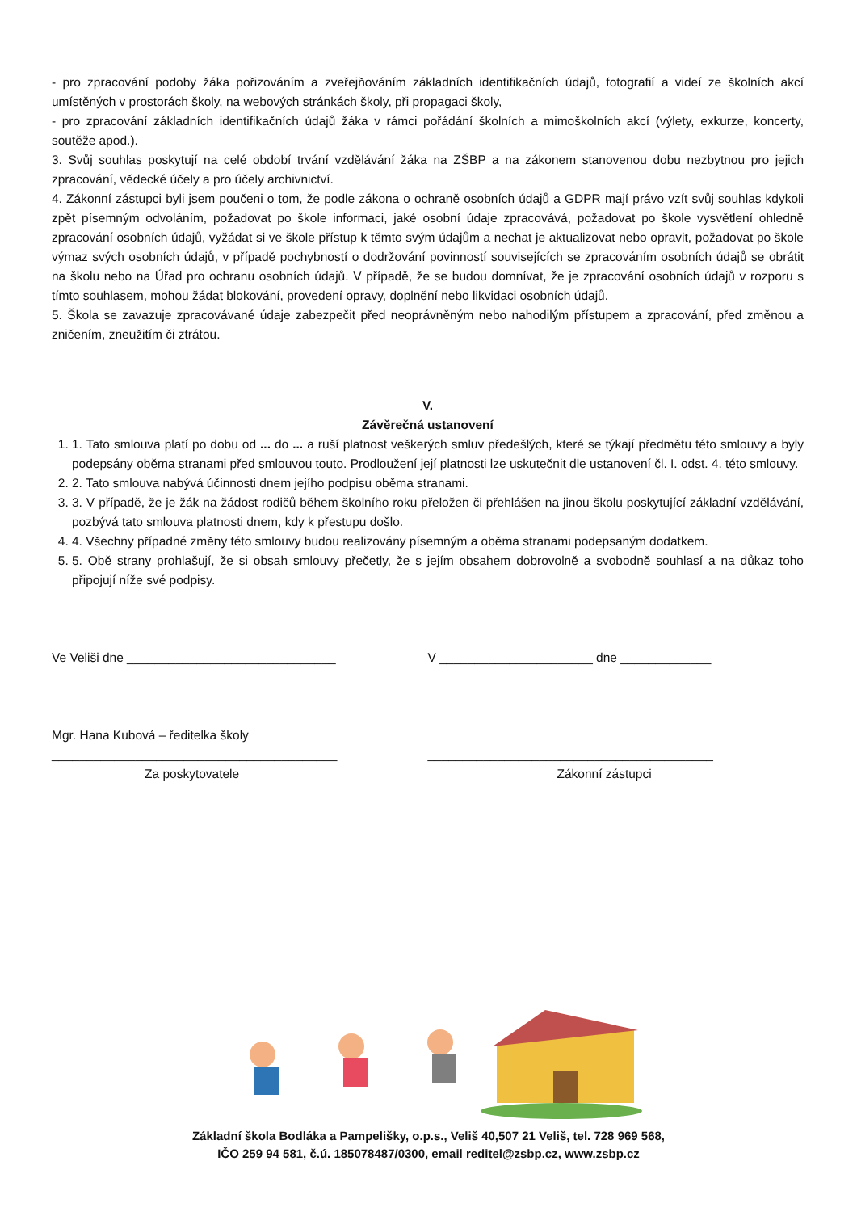- pro zpracování podoby žáka pořizováním a zveřejňováním základních identifikačních údajů, fotografií a videí ze školních akcí umístěných v prostorách školy, na webových stránkách školy, při propagaci školy,
- pro zpracování základních identifikačních údajů žáka v rámci pořádání školních a mimoškolních akcí (výlety, exkurze, koncerty, soutěže apod.).
3. Svůj souhlas poskytují na celé období trvání vzdělávání žáka na ZŠBP a na zákonem stanovenou dobu nezbytnou pro jejich zpracování, vědecké účely a pro účely archivnictví.
4. Zákonní zástupci byli jsem poučeni o tom, že podle zákona o ochraně osobních údajů a GDPR mají právo vzít svůj souhlas kdykoli zpět písemným odvoláním, požadovat po škole informaci, jaké osobní údaje zpracovává, požadovat po škole vysvětlení ohledně zpracování osobních údajů, vyžádat si ve škole přístup k těmto svým údajům a nechat je aktualizovat nebo opravit, požadovat po škole výmaz svých osobních údajů, v případě pochybností o dodržování povinností souvisejících se zpracováním osobních údajů se obrátit na školu nebo na Úřad pro ochranu osobních údajů. V případě, že se budou domnívat, že je zpracování osobních údajů v rozporu s tímto souhlasem, mohou žádat blokování, provedení opravy, doplnění nebo likvidaci osobních údajů.
5. Škola se zavazuje zpracovávané údaje zabezpečit před neoprávněným nebo nahodilým přístupem a zpracování, před změnou a zničením, zneužitím či ztrátou.
V.
Závěrečná ustanovení
1. 1. Tato smlouva platí po dobu od ... do ... a ruší platnost veškerých smluv předešlých, které se týkají předmětu této smlouvy a byly podepsány oběma stranami před smlouvou touto. Prodloužení její platnosti lze uskutečnit dle ustanovení čl. I. odst. 4. této smlouvy.
2. 2. Tato smlouva nabývá účinnosti dnem jejího podpisu oběma stranami.
3. 3. V případě, že je žák na žádost rodičů během školního roku přeložen či přehlášen na jinou školu poskytující základní vzdělávání, pozbývá tato smlouva platnosti dnem, kdy k přestupu došlo.
4. 4. Všechny případné změny této smlouvy budou realizovány písemným a oběma stranami podepsaným dodatkem.
5. 5. Obě strany prohlašují, že si obsah smlouvy přečetly, že s jejím obsahem dobrovolně a svobodně souhlasí a na důkaz toho připojují níže své podpisy.
Ve Veliši dne ______________________________
V ______________________ dne _____________
Mgr. Hana Kubová – ředitelka školy
_________________________________________
_________________________________________
Za poskytovatele Zákonní zástupci
Základní škola Bodláka a Pampelišky, o.p.s., Veliš 40,507 21 Veliš, tel. 728 969 568,
IČO 259 94 581, č.ú. 185078487/0300, email reditel@zsbp.cz, www.zsbp.cz